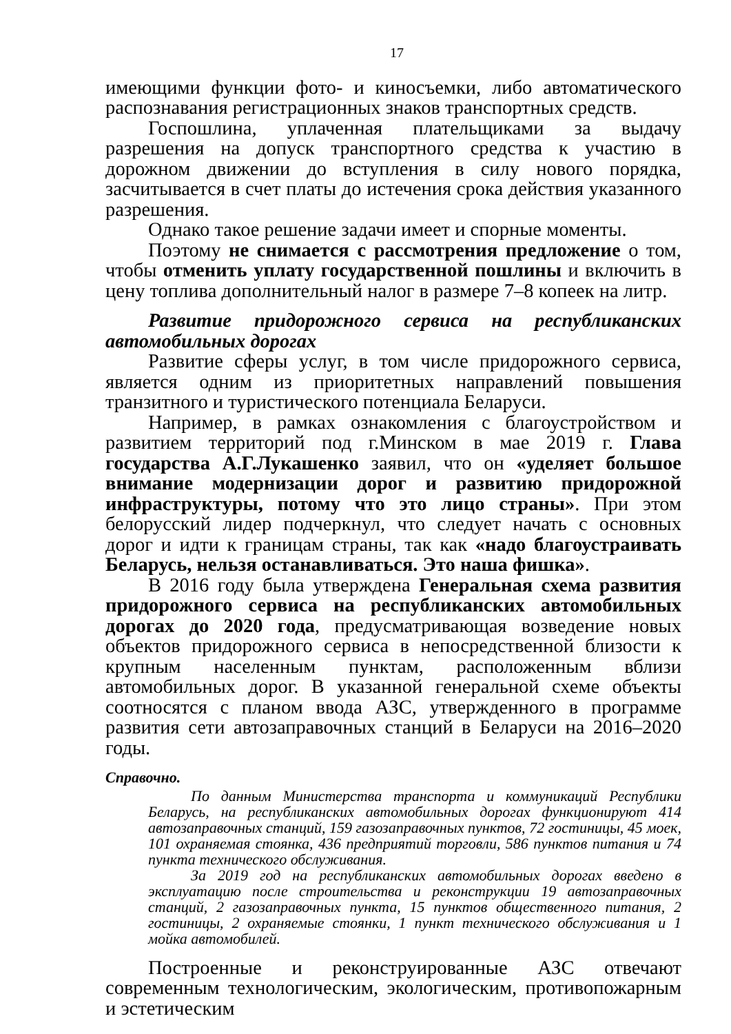17
имеющими функции фото- и киносъемки, либо автоматического распознавания регистрационных знаков транспортных средств.
Госпошлина, уплаченная плательщиками за выдачу разрешения на допуск транспортного средства к участию в дорожном движении до вступления в силу нового порядка, засчитывается в счет платы до истечения срока действия указанного разрешения.
Однако такое решение задачи имеет и спорные моменты.
Поэтому не снимается с рассмотрения предложение о том, чтобы отменить уплату государственной пошлины и включить в цену топлива дополнительный налог в размере 7–8 копеек на литр.
Развитие придорожного сервиса на республиканских автомобильных дорогах
Развитие сферы услуг, в том числе придорожного сервиса, является одним из приоритетных направлений повышения транзитного и туристического потенциала Беларуси.
Например, в рамках ознакомления с благоустройством и развитием территорий под г.Минском в мае 2019 г. Глава государства А.Г.Лукашенко заявил, что он «уделяет большое внимание модернизации дорог и развитию придорожной инфраструктуры, потому что это лицо страны». При этом белорусский лидер подчеркнул, что следует начать с основных дорог и идти к границам страны, так как «надо благоустраивать Беларусь, нельзя останавливаться. Это наша фишка».
В 2016 году была утверждена Генеральная схема развития придорожного сервиса на республиканских автомобильных дорогах до 2020 года, предусматривающая возведение новых объектов придорожного сервиса в непосредственной близости к крупным населенным пунктам, расположенным вблизи автомобильных дорог. В указанной генеральной схеме объекты соотносятся с планом ввода АЗС, утвержденного в программе развития сети автозаправочных станций в Беларуси на 2016–2020 годы.
Справочно.
По данным Министерства транспорта и коммуникаций Республики Беларусь, на республиканских автомобильных дорогах функционируют 414 автозаправочных станций, 159 газозаправочных пунктов, 72 гостиницы, 45 моек, 101 охраняемая стоянка, 436 предприятий торговли, 586 пунктов питания и 74 пункта технического обслуживания.
За 2019 год на республиканских автомобильных дорогах введено в эксплуатацию после строительства и реконструкции 19 автозаправочных станций, 2 газозаправочных пункта, 15 пунктов общественного питания, 2 гостиницы, 2 охраняемые стоянки, 1 пункт технического обслуживания и 1 мойка автомобилей.
Построенные и реконструированные АЗС отвечают современным технологическим, экологическим, противопожарным и эстетическим